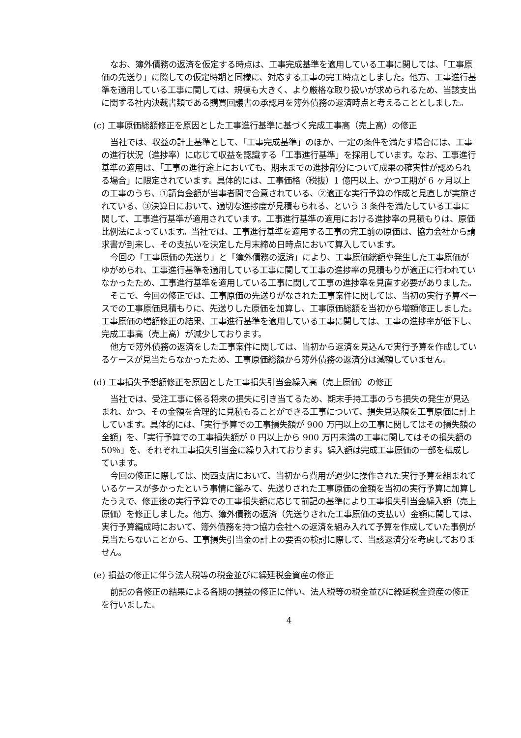なお、簿外債務の返済を仮定する時点は、工事完成基準を適用している工事に関しては、「工事原価の先送り」に際しての仮定時期と同様に、対応する工事の完工時点としました。他方、工事進行基準を適用している工事に関しては、規模も大きく、より厳格な取り扱いが求められるため、当該支出に関する社内決裁書類である購買回議書の承認月を簿外債務の返済時点と考えることとしました。
(c) 工事原価総額修正を原因とした工事進行基準に基づく完成工事高（売上高）の修正
当社では、収益の計上基準として、「工事完成基準」のほか、一定の条件を満たす場合には、工事の進行状況（進捗率）に応じて収益を認識する「工事進行基準」を採用しています。なお、工事進行基準の適用は、「工事の進行途上においても、期末までの進捗部分について成果の確実性が認められる場合」に限定されています。具体的には、工事価格（税抜）1 億円以上、かつ工期が 6 ヶ月以上の工事のうち、①請負金額が当事者間で合意されている、②適正な実行予算の作成と見直しが実施されている、③決算日において、適切な進捗度が見積もられる、という 3 条件を満たしている工事に関して、工事進行基準が適用されています。工事進行基準の適用における進捗率の見積もりは、原価比例法によっています。当社では、工事進行基準を適用する工事の完工前の原価は、協力会社から請求書が到来し、その支払いを決定した月末締め日時点において算入しています。
今回の「工事原価の先送り」と「簿外債務の返済」により、工事原価総額や発生した工事原価がゆがめられ、工事進行基準を適用している工事に関して工事の進捗率の見積もりが適正に行われていなかったため、工事進行基準を適用している工事に関して工事の進捗率を見直す必要がありました。
そこで、今回の修正では、工事原価の先送りがなされた工事案件に関しては、当初の実行予算ベースでの工事原価見積もりに、先送りした原価を加算し、工事原価総額を当初から増額修正しました。工事原価の増額修正の結果、工事進行基準を適用している工事に関しては、工事の進捗率が低下し、完成工事高（売上高）が減少しております。
他方で簿外債務の返済をした工事案件に関しては、当初から返済を見込んで実行予算を作成しているケースが見当たらなかったため、工事原価総額から簿外債務の返済分は減額していません。
(d) 工事損失予想額修正を原因とした工事損失引当金繰入高（売上原価）の修正
当社では、受注工事に係る将来の損失に引き当てるため、期末手持工事のうち損失の発生が見込まれ、かつ、その金額を合理的に見積もることができる工事について、損失見込額を工事原価に計上しています。具体的には、「実行予算での工事損失額が 900 万円以上の工事に関してはその損失額の全額」を、「実行予算での工事損失額が 0 円以上から 900 万円未満の工事に関してはその損失額の 50％」を、それぞれ工事損失引当金に繰り入れております。繰入額は完成工事原価の一部を構成しています。
今回の修正に際しては、関西支店において、当初から費用が過少に操作された実行予算を組まれているケースが多かったという事情に鑑みて、先送りされた工事原価の金額を当初の実行予算に加算したうえで、修正後の実行予算での工事損失額に応じて前記の基準により工事損失引当金繰入額（売上原価）を修正しました。他方、簿外債務の返済（先送りされた工事原価の支払い）金額に関しては、実行予算編成時において、簿外債務を持つ協力会社への返済を組み入れて予算を作成していた事例が見当たらないことから、工事損失引当金の計上の要否の検討に際して、当該返済分を考慮しておりません。
(e) 損益の修正に伴う法人税等の税金並びに繰延税金資産の修正
前記の各修正の結果による各期の損益の修正に伴い、法人税等の税金並びに繰延税金資産の修正を行いました。
4